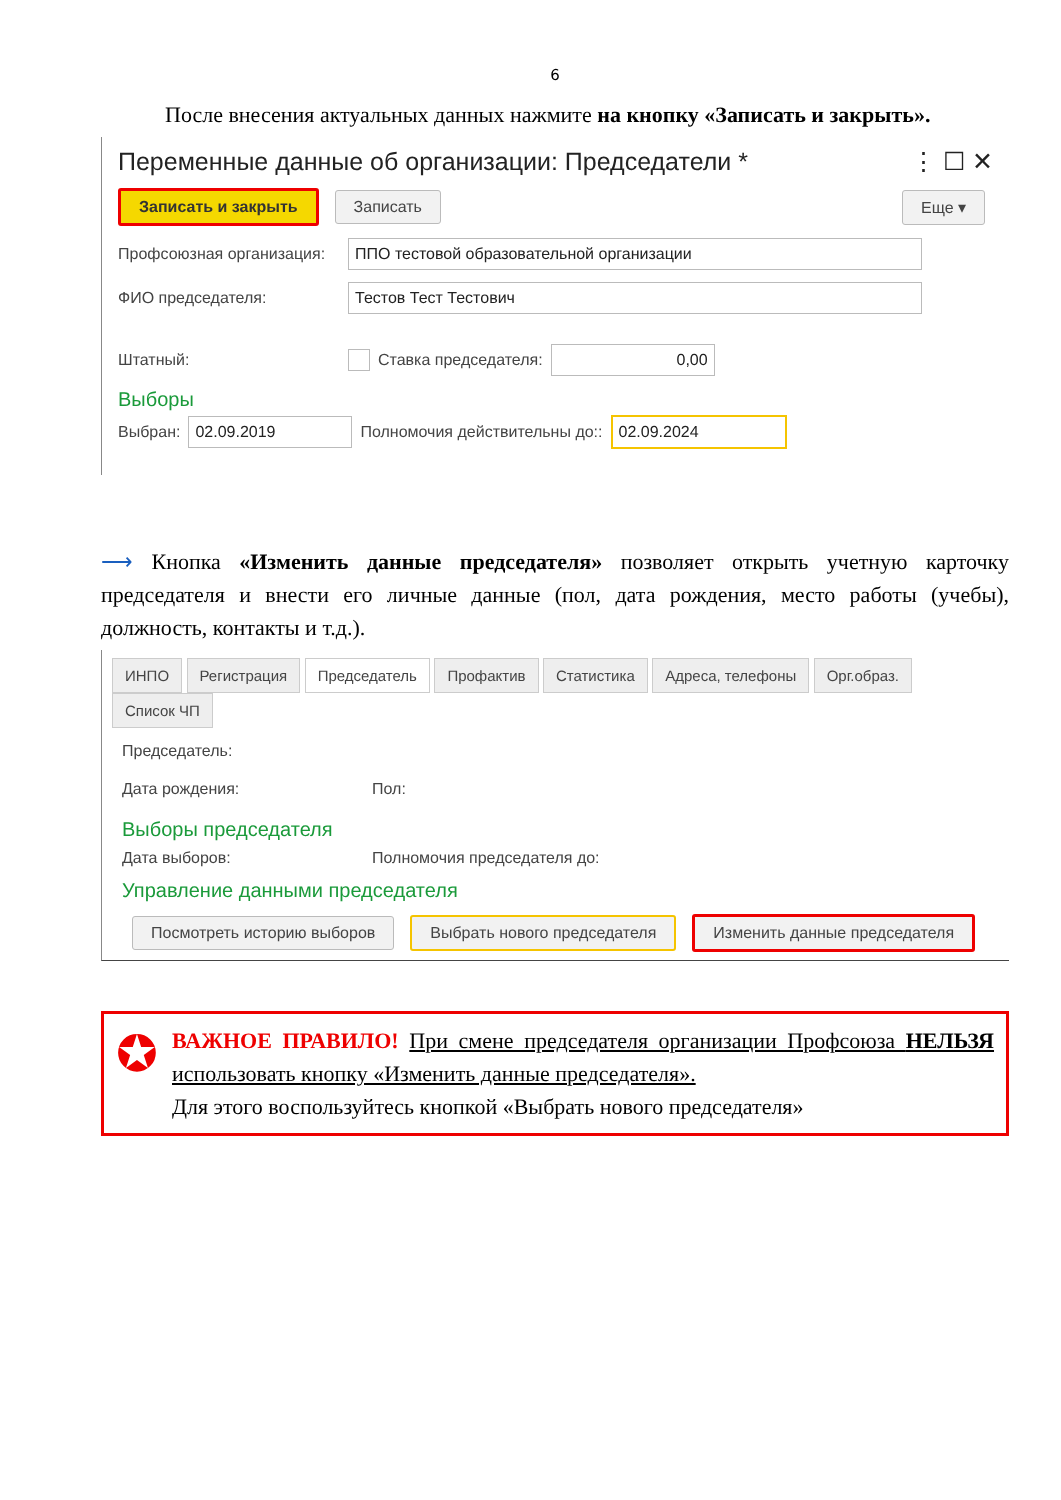6
После внесения актуальных данных нажмите на кнопку «Записать и закрыть».
Переменные данные об организации: Председатели * ⋮ ☐ ✕
Записать и закрыть Записать Еще ▾
Профсоюзная организация: ППО тестовой образовательной организации
ФИО председателя: Тестов Тест Тестович
Штатный: Ставка председателя: 0,00
Выборы
Выбран: 02.09.2019 Полномочия действительны до:: 02.09.2024
⟶ Кнопка «Изменить данные председателя» позволяет открыть учетную карточку председателя и внести его личные данные (пол, дата рождения, место работы (учебы), должность, контакты и т.д.).
ИНПО Регистрация Председатель Профактив Статистика Адреса, телефоны Орг.образ. Список ЧП
Председатель:
Дата рождения: Пол:
Выборы председателя
Дата выборов: Полномочия председателя до:
Управление данными председателя
Посмотреть историю выборов Выбрать нового председателя Изменить данные председателя
✪
ВАЖНОЕ ПРАВИЛО! При смене председателя организации Профсоюза НЕЛЬЗЯ использовать кнопку «Изменить данные председателя».
Для этого воспользуйтесь кнопкой «Выбрать нового председателя»